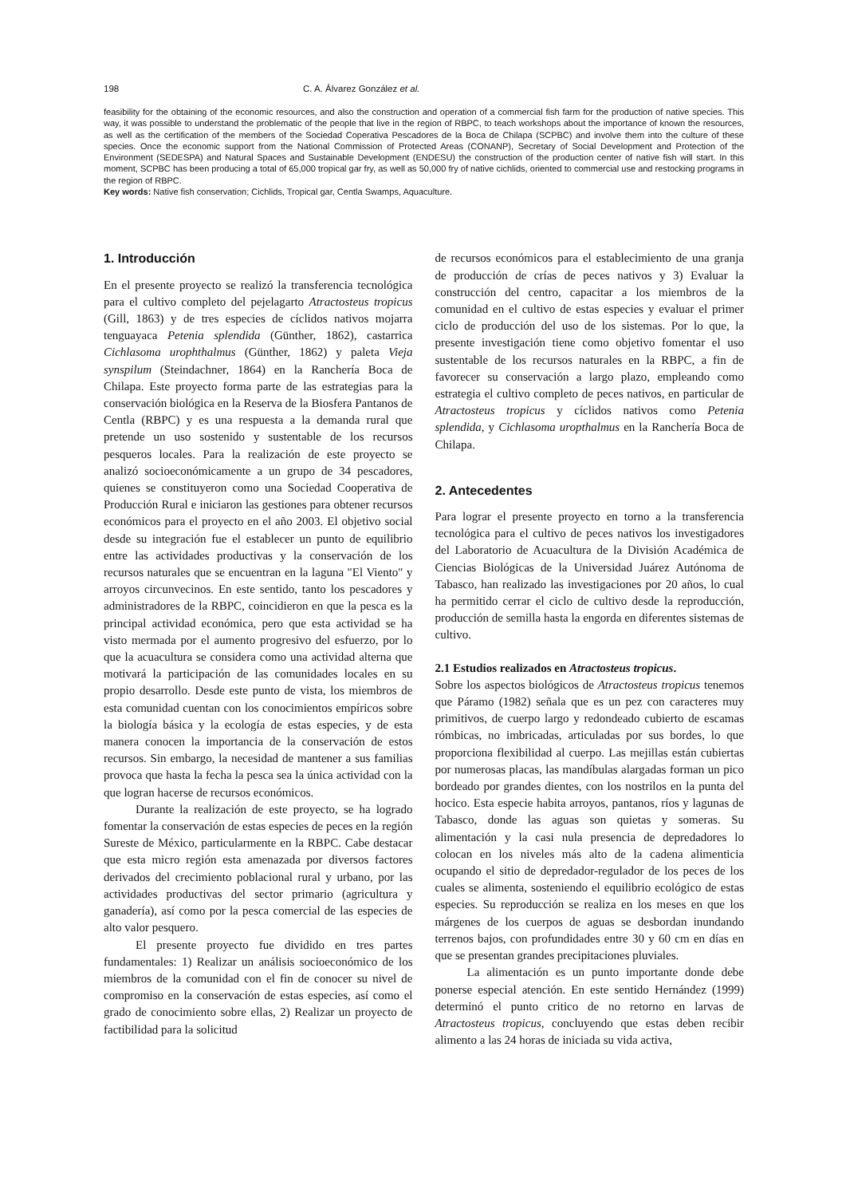198 C. A. Álvarez González et al.
feasibility for the obtaining of the economic resources, and also the construction and operation of a commercial fish farm for the production of native species. This way, it was possible to understand the problematic of the people that live in the region of RBPC, to teach workshops about the importance of known the resources, as well as the certification of the members of the Sociedad Coperativa Pescadores de la Boca de Chilapa (SCPBC) and involve them into the culture of these species. Once the economic support from the National Commission of Protected Areas (CONANP), Secretary of Social Development and Protection of the Environment (SEDESPA) and Natural Spaces and Sustainable Development (ENDESU) the construction of the production center of native fish will start. In this moment, SCPBC has been producing a total of 65,000 tropical gar fry, as well as 50,000 fry of native cichlids, oriented to commercial use and restocking programs in the region of RBPC.
Key words: Native fish conservation; Cichlids, Tropical gar, Centla Swamps, Aquaculture.
1. Introducción
En el presente proyecto se realizó la transferencia tecnológica para el cultivo completo del pejelagarto Atractosteus tropicus (Gill, 1863) y de tres especies de cíclidos nativos mojarra tenguayaca Petenia splendida (Günther, 1862), castarrica Cichlasoma urophthalmus (Günther, 1862) y paleta Vieja synspilum (Steindachner, 1864) en la Ranchería Boca de Chilapa. Este proyecto forma parte de las estrategias para la conservación biológica en la Reserva de la Biosfera Pantanos de Centla (RBPC) y es una respuesta a la demanda rural que pretende un uso sostenido y sustentable de los recursos pesqueros locales. Para la realización de este proyecto se analizó socioeconómicamente a un grupo de 34 pescadores, quienes se constituyeron como una Sociedad Cooperativa de Producción Rural e iniciaron las gestiones para obtener recursos económicos para el proyecto en el año 2003. El objetivo social desde su integración fue el establecer un punto de equilibrio entre las actividades productivas y la conservación de los recursos naturales que se encuentran en la laguna "El Viento" y arroyos circunvecinos. En este sentido, tanto los pescadores y administradores de la RBPC, coincidieron en que la pesca es la principal actividad económica, pero que esta actividad se ha visto mermada por el aumento progresivo del esfuerzo, por lo que la acuacultura se considera como una actividad alterna que motivará la participación de las comunidades locales en su propio desarrollo. Desde este punto de vista, los miembros de esta comunidad cuentan con los conocimientos empíricos sobre la biología básica y la ecología de estas especies, y de esta manera conocen la importancia de la conservación de estos recursos. Sin embargo, la necesidad de mantener a sus familias provoca que hasta la fecha la pesca sea la única actividad con la que logran hacerse de recursos económicos.
Durante la realización de este proyecto, se ha logrado fomentar la conservación de estas especies de peces en la región Sureste de México, particularmente en la RBPC. Cabe destacar que esta micro región esta amenazada por diversos factores derivados del crecimiento poblacional rural y urbano, por las actividades productivas del sector primario (agricultura y ganadería), así como por la pesca comercial de las especies de alto valor pesquero.
El presente proyecto fue dividido en tres partes fundamentales: 1) Realizar un análisis socioeconómico de los miembros de la comunidad con el fin de conocer su nivel de compromiso en la conservación de estas especies, así como el grado de conocimiento sobre ellas, 2) Realizar un proyecto de factibilidad para la solicitud
de recursos económicos para el establecimiento de una granja de producción de crías de peces nativos y 3) Evaluar la construcción del centro, capacitar a los miembros de la comunidad en el cultivo de estas especies y evaluar el primer ciclo de producción del uso de los sistemas. Por lo que, la presente investigación tiene como objetivo fomentar el uso sustentable de los recursos naturales en la RBPC, a fin de favorecer su conservación a largo plazo, empleando como estrategia el cultivo completo de peces nativos, en particular de Atractosteus tropicus y cíclidos nativos como Petenia splendida, y Cichlasoma uropthalmus en la Ranchería Boca de Chilapa.
2. Antecedentes
Para lograr el presente proyecto en torno a la transferencia tecnológica para el cultivo de peces nativos los investigadores del Laboratorio de Acuacultura de la División Académica de Ciencias Biológicas de la Universidad Juárez Autónoma de Tabasco, han realizado las investigaciones por 20 años, lo cual ha permitido cerrar el ciclo de cultivo desde la reproducción, producción de semilla hasta la engorda en diferentes sistemas de cultivo.
2.1 Estudios realizados en Atractosteus tropicus.
Sobre los aspectos biológicos de Atractosteus tropicus tenemos que Páramo (1982) señala que es un pez con caracteres muy primitivos, de cuerpo largo y redondeado cubierto de escamas rómbicas, no imbricadas, articuladas por sus bordes, lo que proporciona flexibilidad al cuerpo. Las mejillas están cubiertas por numerosas placas, las mandíbulas alargadas forman un pico bordeado por grandes dientes, con los nostrilos en la punta del hocico. Esta especie habita arroyos, pantanos, ríos y lagunas de Tabasco, donde las aguas son quietas y someras. Su alimentación y la casi nula presencia de depredadores lo colocan en los niveles más alto de la cadena alimenticia ocupando el sitio de depredador-regulador de los peces de los cuales se alimenta, sosteniendo el equilibrio ecológico de estas especies. Su reproducción se realiza en los meses en que los márgenes de los cuerpos de aguas se desbordan inundando terrenos bajos, con profundidades entre 30 y 60 cm en días en que se presentan grandes precipitaciones pluviales.
La alimentación es un punto importante donde debe ponerse especial atención. En este sentido Hernández (1999) determinó el punto critico de no retorno en larvas de Atractosteus tropicus, concluyendo que estas deben recibir alimento a las 24 horas de iniciada su vida activa,